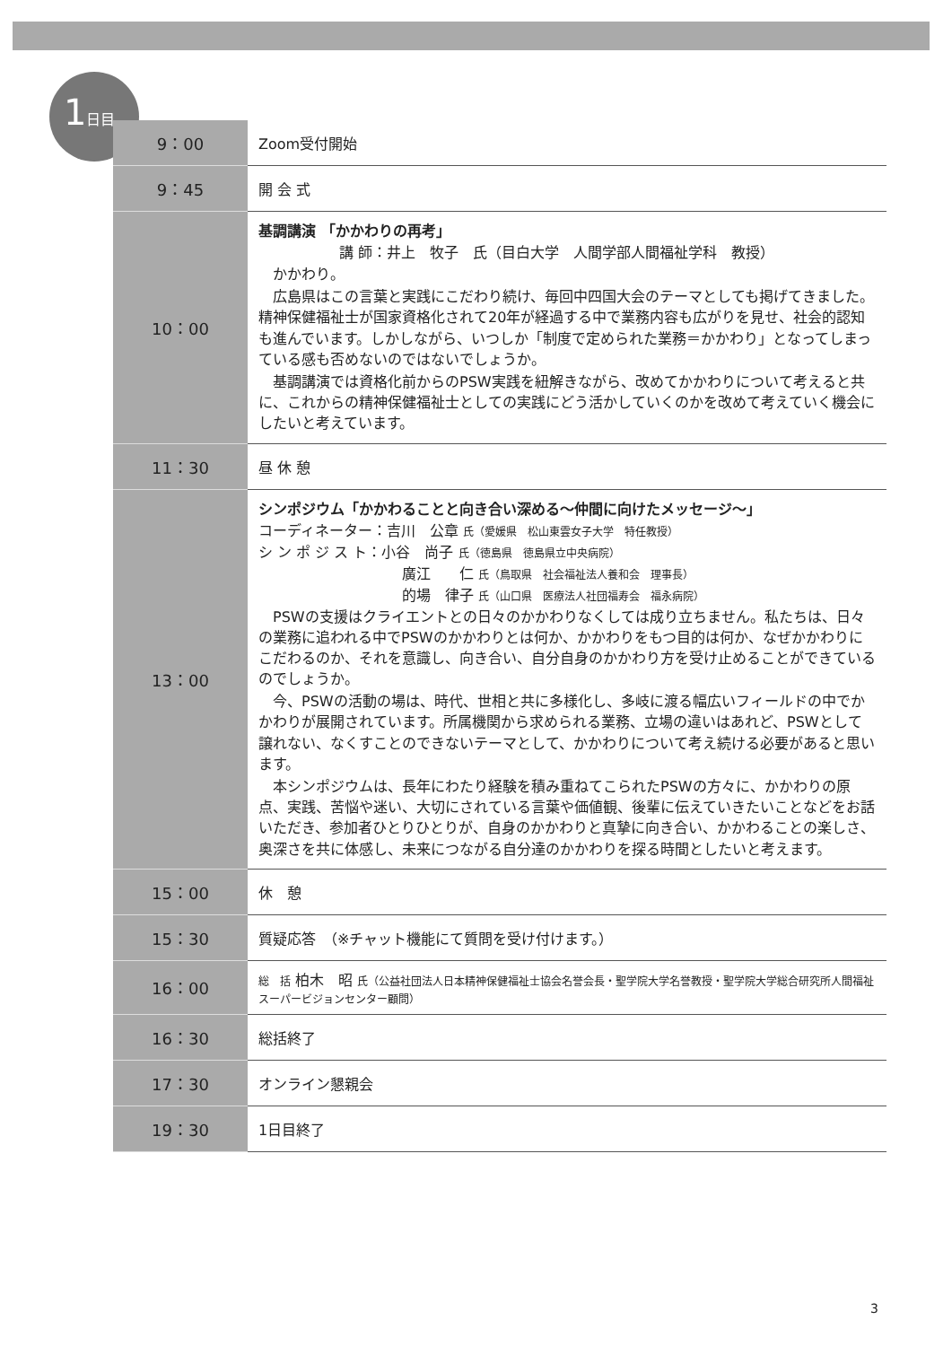1日目
| 9：00 | Zoom受付開始 |
| 9：45 | 開 会 式 |
| 10：00 | 基調講演 「かかわりの再考」 講 師：井上 牧子 氏（目白大学 人間学部人間福祉学科 教授） かかわり。 広島県はこの言葉と実践にこだわり続け、毎回中四国大会のテーマとしても掲げてきました。精神保健福祉士が国家資格化されて20年が経過する中で業務内容も広がりを見せ、社会的認知も進んでいます。しかしながら、いつしか「制度で定められた業務＝かかわり」となってしまっている感も否めないのではないでしょうか。 基調講演では資格化前からのPSW実践を紐解きながら、改めてかかわりについて考えると共に、これからの精神保健福祉士としての実践にどう活かしていくのかを改めて考えていく機会にしたいと考えています。 |
| 11：30 | 昼 休 憩 |
| 13：00 | シンポジウム「かかわることと向き合い深める～仲間に向けたメッセージ～」 コーディネーター：吉川 公章 氏（愛媛県 松山東雲女子大学 特任教授） シ ン ポ ジ ス ト：小谷 尚子 氏（徳島県 徳島県立中央病院） 廣江 仁 氏（鳥取県 社会福祉法人養和会 理事長） 的場 律子 氏（山口県 医療法人社団福寿会 福永病院） PSWの支援はクライエントとの日々のかかわりなくしては成り立ちません。私たちは、日々の業務に追われる中でPSWのかかわりとは何か、かかわりをもつ目的は何か、なぜかかわりにこだわるのか、それを意識し、向き合い、自分自身のかかわり方を受け止めることができているのでしょうか。 今、PSWの活動の場は、時代、世相と共に多様化し、多岐に渡る幅広いフィールドの中でかかわりが展開されています。所属機関から求められる業務、立場の違いはあれど、PSWとして譲れない、なくすことのできないテーマとして、かかわりについて考え続ける必要があると思います。 本シンポジウムは、長年にわたり経験を積み重ねてこられたPSWの方々に、かかわりの原点、実践、苦悩や迷い、大切にされている言葉や価値観、後輩に伝えていきたいことなどをお話いただき、参加者ひとりひとりが、自身のかかわりと真摯に向き合い、かかわることの楽しさ、奥深さを共に体感し、未来につながる自分達のかかわりを探る時間としたいと考えます。 |
| 15：00 | 休 憩 |
| 15：30 | 質疑応答 （※チャット機能にて質問を受け付けます。） |
| 16：00 | 総 括 柏木 昭 氏（公益社団法人日本精神保健福祉士協会名誉会長・聖学院大学名誉教授・聖学院大学総合研究所人間福祉スーパービジョンセンター顧問） |
| 16：30 | 総括終了 |
| 17：30 | オンライン懇親会 |
| 19：30 | 1日目終了 |
3